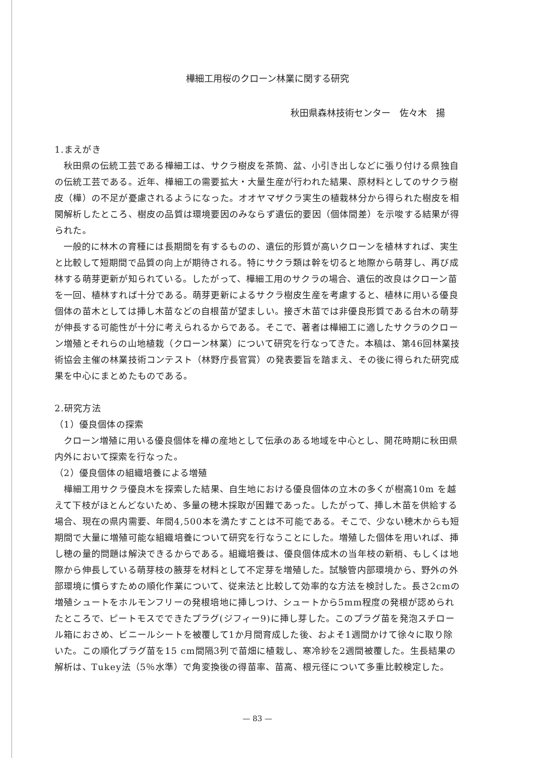樺細工用桜のクローン林業に関する研究
秋田県森林技術センター　佐々木　揚
1.まえがき
秋田県の伝統工芸である樺細工は、サクラ樹皮を茶筒、盆、小引き出しなどに張り付ける県独自の伝統工芸である。近年、樺細工の需要拡大・大量生産が行われた結果、原材料としてのサクラ樹皮（樺）の不足が憂慮されるようになった。オオヤマザクラ実生の植栽林分から得られた樹皮を相関解析したところ、樹皮の品質は環境要因のみならず遺伝的要因（個体間差）を示唆する結果が得られた。
一般的に林木の育種には長期間を有するものの、遺伝的形質が高いクローンを植林すれば、実生と比較して短期間で品質の向上が期待される。特にサクラ類は幹を切ると地際から萌芽し、再び成林する萌芽更新が知られている。したがって、樺細工用のサクラの場合、遺伝的改良はクローン苗を一回、植林すれば十分である。萌芽更新によるサクラ樹皮生産を考慮すると、植林に用いる優良個体の苗木としては挿し木苗などの自根苗が望ましい。接ぎ木苗では非優良形質である台木の萌芽が伸長する可能性が十分に考えられるからである。そこで、著者は樺細工に適したサクラのクローン増殖とそれらの山地植栽（クローン林業）について研究を行なってきた。本稿は、第46回林業技術協会主催の林業技術コンテスト（林野庁長官賞）の発表要旨を踏まえ、その後に得られた研究成果を中心にまとめたものである。
2.研究方法
（1）優良個体の探索
クローン増殖に用いる優良個体を樺の産地として伝承のある地域を中心とし、開花時期に秋田県内外において探索を行なった。
（2）優良個体の組織培養による増殖
樺細工用サクラ優良木を探索した結果、自生地における優良個体の立木の多くが樹高10m を越えて下枝がほとんどないため、多量の穂木採取が困難であった。したがって、挿し木苗を供給する場合、現在の県内需要、年間4,500本を満たすことは不可能である。そこで、少ない穂木からも短期間で大量に増殖可能な組織培養について研究を行なうことにした。増殖した個体を用いれば、挿し穂の量的問題は解決できるからである。組織培養は、優良個体成木の当年枝の新梢、もしくは地際から伸長している萌芽枝の腋芽を材料として不定芽を増殖した。試験管内部環境から、野外の外部環境に慣らすための順化作業について、従来法と比較して効率的な方法を検討した。長さ2cmの増殖シュートをホルモンフリーの発根培地に挿しつけ、シュートから5mm程度の発根が認められたところで、ピートモスでできたプラグ(ジフィー9)に挿し芽した。このプラグ苗を発泡スチロール箱におさめ、ビニールシートを被覆して1か月間育成した後、およそ1週間かけて徐々に取り除いた。この順化プラグ苗を15 cm間隔3列で苗畑に植栽し、寒冷紗を2週間被覆した。生長結果の解析は、Tukey法（5％水準）で角変換後の得苗率、苗高、根元径について多重比較検定した。
— 83 —